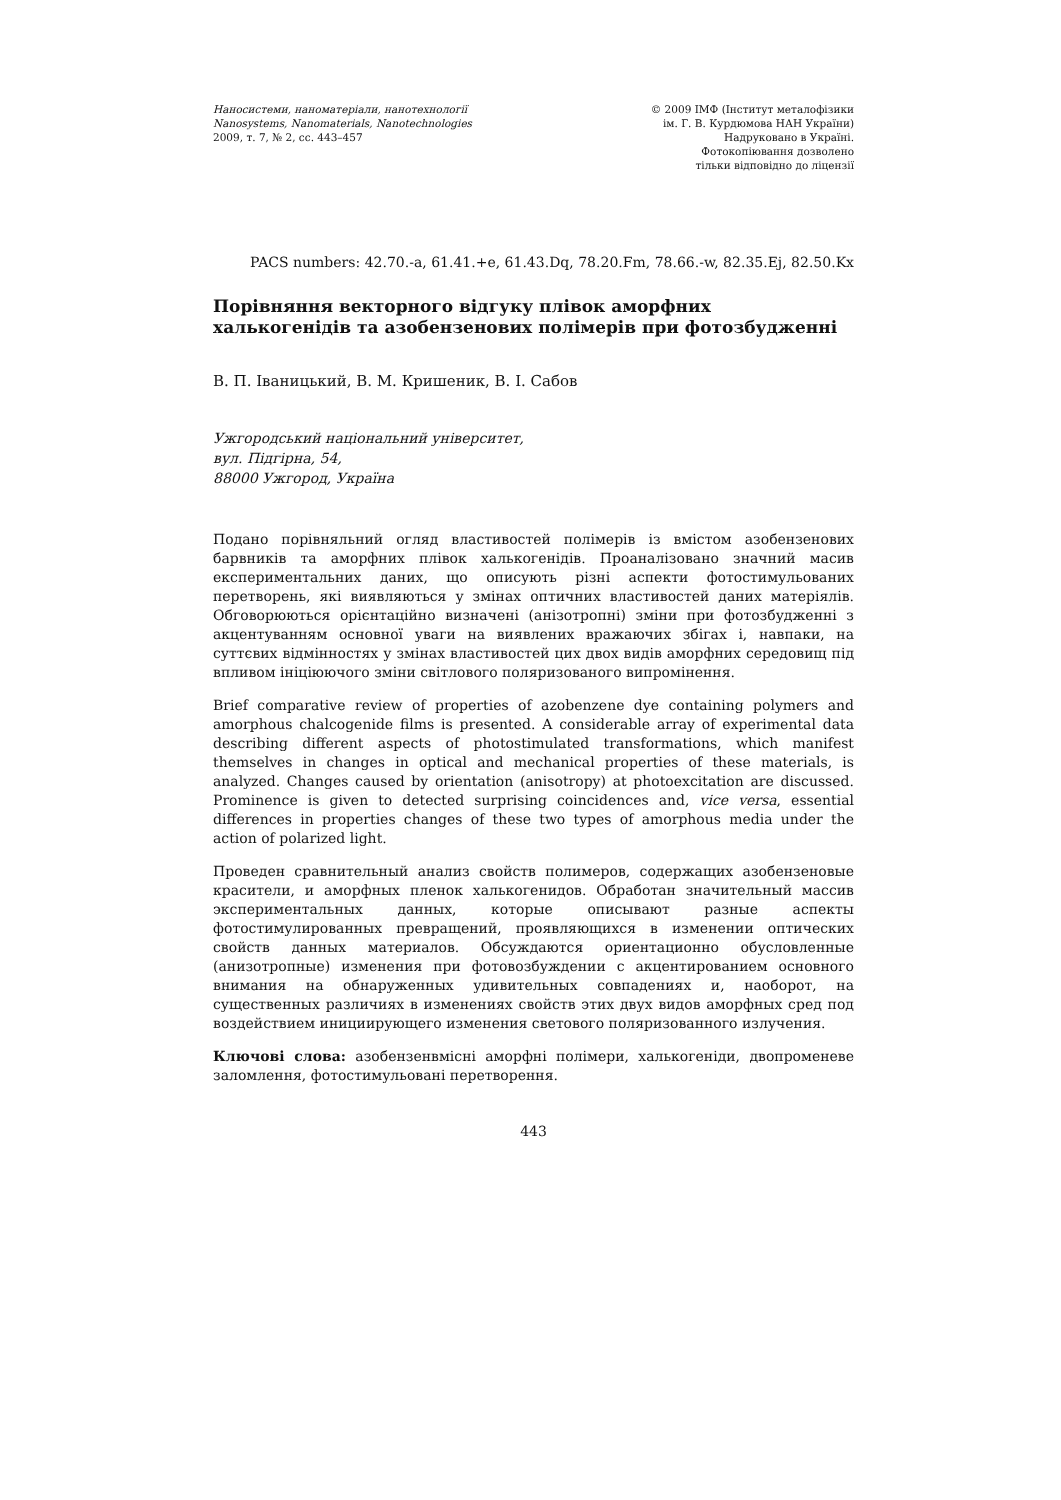Наносистеми, наноматеріали, нанотехнології
Nanosystems, Nanomaterials, Nanotechnologies
2009, т. 7, № 2, сс. 443–457
© 2009 ІМФ (Інститут металофізики
ім. Г. В. Курдюмова НАН України)
Надруковано в Україні.
Фотокопіювання дозволено
тільки відповідно до ліцензії
PACS numbers: 42.70.-a, 61.41.+e, 61.43.Dq, 78.20.Fm, 78.66.-w, 82.35.Ej, 82.50.Kx
Порівняння векторного відгуку плівок аморфних халькогенідів та азобензенових полімерів при фотозбудженні
В. П. Іваницький, В. М. Кришеник, В. І. Сабов
Ужгородський національний університет,
вул. Підгірна, 54,
88000 Ужгород, Україна
Подано порівняльний огляд властивостей полімерів із вмістом азобензенових барвників та аморфних плівок халькогенідів. Проаналізовано значний масив експериментальних даних, що описують різні аспекти фотостимульованих перетворень, які виявляються у змінах оптичних властивостей даних матеріялів. Обговорюються орієнтаційно визначені (анізотропні) зміни при фотозбудженні з акцентуванням основної уваги на виявлених вражаючих збігах і, навпаки, на суттєвих відмінностях у змінах властивостей цих двох видів аморфних середовищ під впливом ініціюючого зміни світлового поляризованого випромінення.
Brief comparative review of properties of azobenzene dye containing polymers and amorphous chalcogenide films is presented. A considerable array of experimental data describing different aspects of photostimulated transformations, which manifest themselves in changes in optical and mechanical properties of these materials, is analyzed. Changes caused by orientation (anisotropy) at photoexcitation are discussed. Prominence is given to detected surprising coincidences and, vice versa, essential differences in properties changes of these two types of amorphous media under the action of polarized light.
Проведен сравнительный анализ свойств полимеров, содержащих азобензеновые красители, и аморфных пленок халькогенидов. Обработан значительный массив экспериментальных данных, которые описывают разные аспекты фотостимулированных превращений, проявляющихся в изменении оптических свойств данных материалов. Обсуждаются ориентационно обусловленные (анизотропные) изменения при фотовозбуждении с акцентированием основного внимания на обнаруженных удивительных совпадениях и, наоборот, на существенных различиях в изменениях свойств этих двух видов аморфных сред под воздействием инициирующего изменения светового поляризованного излучения.
Ключові слова: азобензенвмісні аморфні полімери, халькогеніди, двопроменеве заломлення, фотостимульовані перетворення.
443